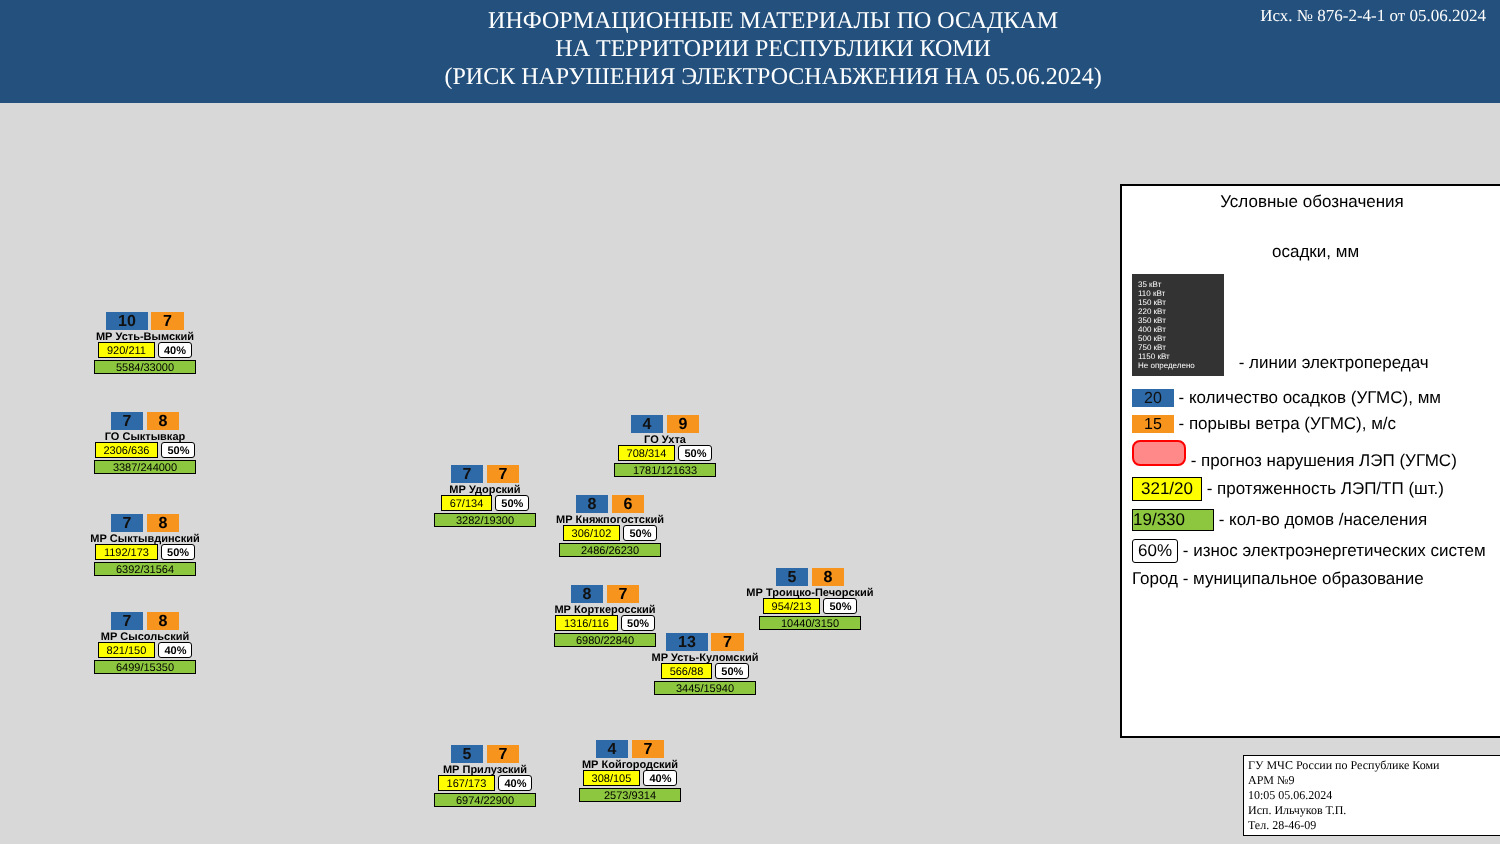ИНФОРМАЦИОННЫЕ МАТЕРИАЛЫ ПО ОСАДКАМ
НА ТЕРРИТОРИИ РЕСПУБЛИКИ КОМИ
(РИСК НАРУШЕНИЯ ЭЛЕКТРОСНАБЖЕНИЯ НА 05.06.2024)
Исх. № 876-2-4-1 от 05.06.2024
10 7
МР Усть-Вымский
920/211 40%
5584/33000
7 8
ГО Сыктывкар
2306/636 50%
3387/244000
7 8
МР Сыктывдинский
1192/173 50%
6392/31564
7 8
МР Сысольский
821/150 40%
6499/15350
4 9
ГО Ухта
708/314 50%
1781/121633
7 7
МР Удорский
67/134 50%
3282/19300
8 6
МР Княжпогостский
306/102 50%
2486/26230
5 8
МР Троицко-Печорский
954/213 50%
10440/3150
8 7
МР Корткеросский
1316/116 50%
6980/22840
13 7
МР Усть-Куломский
566/88 50%
3445/15940
5 7
МР Прилузский
167/173 40%
6974/22900
4 7
МР Койгородский
308/105 40%
2573/9314
Условные обозначения
осадки, мм
35 кВт
110 кВт
150 кВт
220 кВт
350 кВт
400 кВт
500 кВт
750 кВт
1150 кВт
Не определено
- линии электропередач
20 - количество осадков (УГМС), мм
15 - порывы ветра (УГМС), м/с
- прогноз нарушения ЛЭП (УГМС)
321/20 - протяженность ЛЭП/ТП (шт.)
19/330 - кол-во домов /населения
60% - износ электроэнергетических систем
Город - муниципальное образование
ГУ МЧС России по Республике Коми
АРМ №9
10:05 05.06.2024
Исп. Ильчуков Т.П.
Тел. 28-46-09